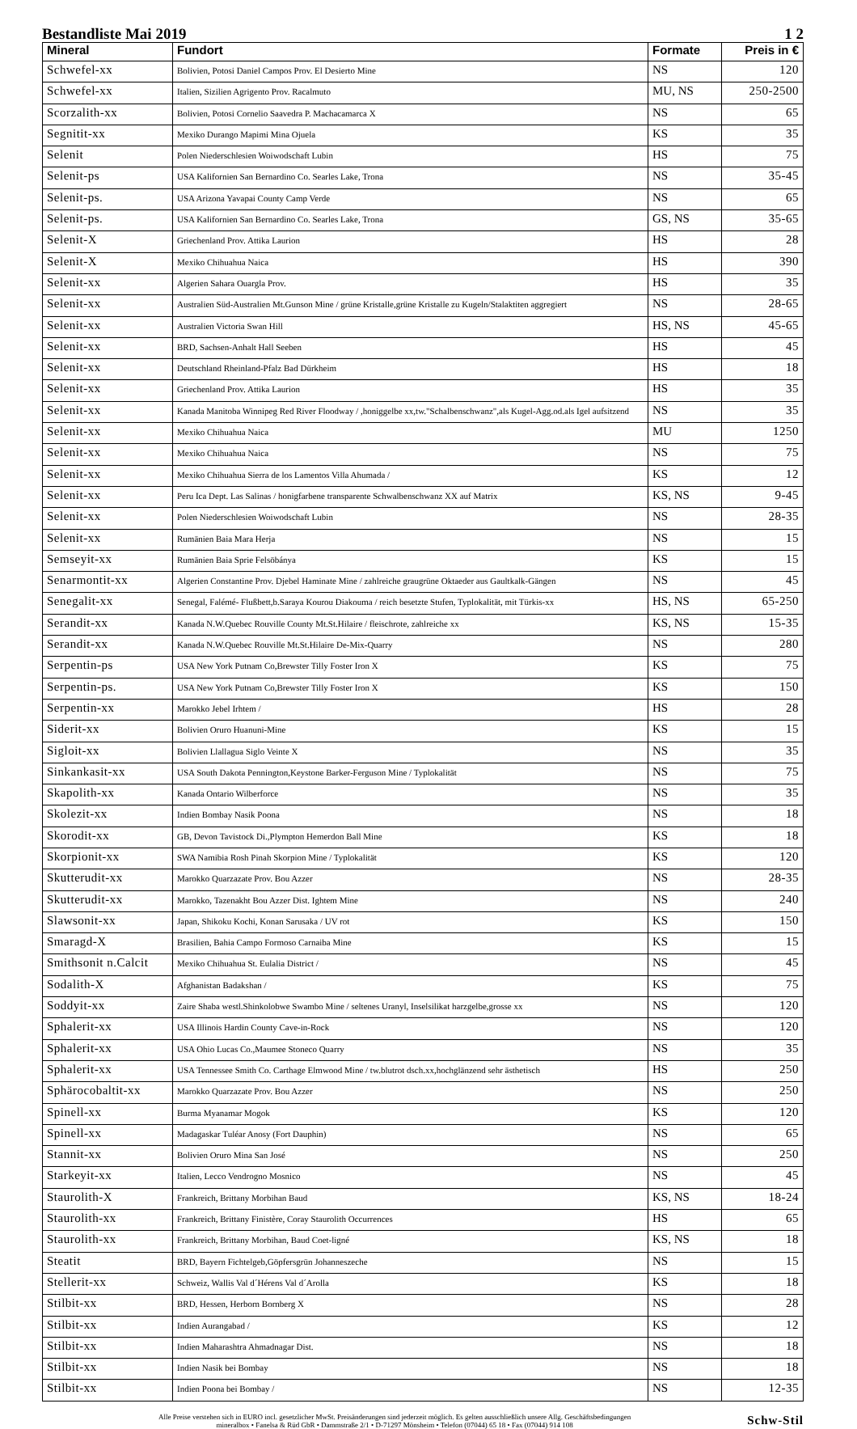Bestandliste Mai 2019 1 2
| Mineral | Fundort | Formate | Preis in € |
| --- | --- | --- | --- |
| Schwefel-xx | Bolivien, Potosi Daniel Campos Prov. El Desierto Mine | NS | 120 |
| Schwefel-xx | Italien, Sizilien Agrigento Prov. Racalmuto | MU, NS | 250-2500 |
| Scorzalith-xx | Bolivien, Potosi Cornelio Saavedra P. Machacamarca X | NS | 65 |
| Segnitit-xx | Mexiko Durango Mapimi Mina Ojuela | KS | 35 |
| Selenit | Polen Niederschlesien Woiwodschaft Lubin | HS | 75 |
| Selenit-ps | USA Kalifornien San Bernardino Co. Searles Lake, Trona | NS | 35-45 |
| Selenit-ps. | USA Arizona Yavapai County Camp Verde | NS | 65 |
| Selenit-ps. | USA Kalifornien San Bernardino Co. Searles Lake, Trona | GS, NS | 35-65 |
| Selenit-X | Griechenland Prov. Attika Laurion | HS | 28 |
| Selenit-X | Mexiko Chihuahua Naica | HS | 390 |
| Selenit-xx | Algerien Sahara Ouargla Prov. | HS | 35 |
| Selenit-xx | Australien Süd-Australien Mt.Gunson Mine / grüne Kristalle,grüne Kristalle zu Kugeln/Stalaktiten aggregiert | NS | 28-65 |
| Selenit-xx | Australien Victoria Swan Hill | HS, NS | 45-65 |
| Selenit-xx | BRD, Sachsen-Anhalt Hall Seeben | HS | 45 |
| Selenit-xx | Deutschland Rheinland-Pfalz Bad Dürkheim | HS | 18 |
| Selenit-xx | Griechenland Prov. Attika Laurion | HS | 35 |
| Selenit-xx | Kanada Manitoba Winnipeg Red River Floodway / ,honiggelbe xx,tw."Schalbenschwanz",als Kugel-Agg.od.als Igel aufsitzend | NS | 35 |
| Selenit-xx | Mexiko Chihuahua Naica | MU | 1250 |
| Selenit-xx | Mexiko Chihuahua Naica | NS | 75 |
| Selenit-xx | Mexiko Chihuahua Sierra de los Lamentos Villa Ahumada / | KS | 12 |
| Selenit-xx | Peru Ica Dept. Las Salinas / honigfarbene transparente Schwalbenschwanz XX auf Matrix | KS, NS | 9-45 |
| Selenit-xx | Polen Niederschlesien Woiwodschaft Lubin | NS | 28-35 |
| Selenit-xx | Rumänien Baia Mara Herja | NS | 15 |
| Semseyit-xx | Rumänien Baia Sprie Felsöbánya | KS | 15 |
| Senarmontit-xx | Algerien Constantine Prov. Djebel Haminate Mine / zahlreiche graugrüne Oktaeder aus Gaultkalk-Gängen | NS | 45 |
| Senegalit-xx | Senegal, Falémé- Flußbett,b.Saraya Kourou Diakouma / reich besetzte Stufen, Typlokalität, mit Türkis-xx | HS, NS | 65-250 |
| Serandit-xx | Kanada N.W.Quebec Rouville County Mt.St.Hilaire / fleischrote, zahlreiche xx | KS, NS | 15-35 |
| Serandit-xx | Kanada N.W.Quebec Rouville Mt.St.Hilaire De-Mix-Quarry | NS | 280 |
| Serpentin-ps | USA New York Putnam Co,Brewster Tilly Foster Iron X | KS | 75 |
| Serpentin-ps. | USA New York Putnam Co,Brewster Tilly Foster Iron X | KS | 150 |
| Serpentin-xx | Marokko Jebel Irhtem / | HS | 28 |
| Siderit-xx | Bolivien Oruro Huanuni-Mine | KS | 15 |
| Sigloit-xx | Bolivien Llallagua Siglo Veinte X | NS | 35 |
| Sinkankasit-xx | USA South Dakota Pennington,Keystone Barker-Ferguson Mine / Typlokalität | NS | 75 |
| Skapolith-xx | Kanada Ontario Wilberforce | NS | 35 |
| Skolezit-xx | Indien Bombay Nasik Poona | NS | 18 |
| Skorodit-xx | GB, Devon Tavistock Di.,Plympton Hemerdon Ball Mine | KS | 18 |
| Skorpionit-xx | SWA Namibia Rosh Pinah Skorpion Mine / Typlokalität | KS | 120 |
| Skutterudit-xx | Marokko Quarzazate Prov. Bou Azzer | NS | 28-35 |
| Skutterudit-xx | Marokko, Tazenakht Bou Azzer Dist. Ightem Mine | NS | 240 |
| Slawsonit-xx | Japan, Shikoku Kochi, Konan Sarusaka / UV rot | KS | 150 |
| Smaragd-X | Brasilien, Bahia Campo Formoso Carnaiba Mine | KS | 15 |
| Smithsonit n.Calcit | Mexiko Chihuahua St. Eulalia District / | NS | 45 |
| Sodalith-X | Afghanistan Badakshan / | KS | 75 |
| Soddyit-xx | Zaire Shaba westl.Shinkolobwe Swambo Mine / seltenes Uranyl, Inselsilikat harzgelbe,grosse xx | NS | 120 |
| Sphalerit-xx | USA Illinois Hardin County Cave-in-Rock | NS | 120 |
| Sphalerit-xx | USA Ohio Lucas Co.,Maumee Stoneco Quarry | NS | 35 |
| Sphalerit-xx | USA Tennessee Smith Co. Carthage Elmwood Mine / tw.blutrot dsch.xx,hochglänzend sehr ästhetisch | HS | 250 |
| Sphärocobaltit-xx | Marokko Quarzazate Prov. Bou Azzer | NS | 250 |
| Spinell-xx | Burma Myanamar Mogok | KS | 120 |
| Spinell-xx | Madagaskar Tuléar Anosy (Fort Dauphin) | NS | 65 |
| Stannit-xx | Bolivien Oruro Mina San José | NS | 250 |
| Starkeyit-xx | Italien, Lecco Vendrogno Mosnico | NS | 45 |
| Staurolith-X | Frankreich, Brittany Morbihan Baud | KS, NS | 18-24 |
| Staurolith-xx | Frankreich, Brittany Finistère, Coray Staurolith Occurrences | HS | 65 |
| Staurolith-xx | Frankreich, Brittany Morbihan, Baud Coet-ligné | KS, NS | 18 |
| Steatit | BRD, Bayern Fichtelgeb,Göpfersgrün Johanneszeche | NS | 15 |
| Stellerit-xx | Schweiz, Wallis Val d´Hérens Val d´Arolla | KS | 18 |
| Stilbit-xx | BRD, Hessen, Herborn Bornberg X | NS | 28 |
| Stilbit-xx | Indien Aurangabad / | KS | 12 |
| Stilbit-xx | Indien Maharashtra Ahmadnagar Dist. | NS | 18 |
| Stilbit-xx | Indien Nasik bei Bombay | NS | 18 |
| Stilbit-xx | Indien Poona bei Bombay / | NS | 12-35 |
Alle Preise verstehen sich in EURO incl. gesetzlicher MwSt. Preisänderungen sind jederzeit möglich. Es gelten ausschließlich unsere Allg. Geschäftsbedingungen
mineralbox • Fanelsa & Rüd GbR • Dammstraße 2/1 • D-71297 Mönsheim • Telefon (07044) 65 18 • Fax (07044) 914 108
Schw-Stil